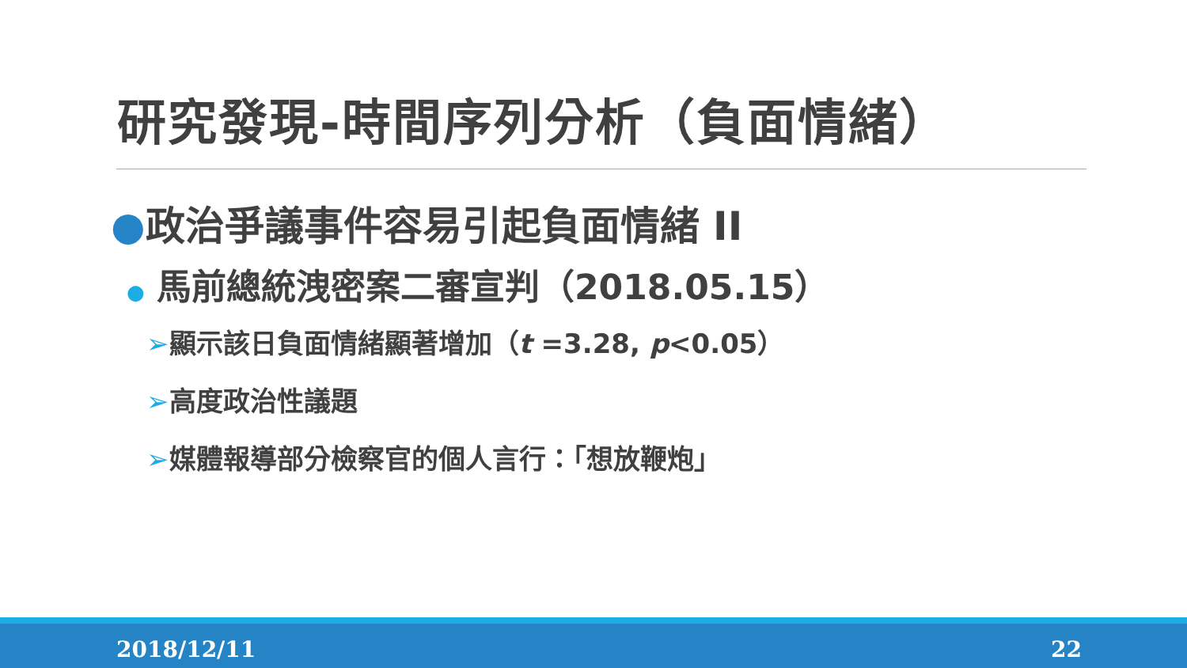研究發現-時間序列分析（負面情緒）
●政治爭議事件容易引起負面情緒 II
● 馬前總統洩密案二審宣判（2018.05.15）
➢顯示該日負面情緒顯著增加（t =3.28, p<0.05）
➢高度政治性議題
➢媒體報導部分檢察官的個人言行：「想放鞭炮」
2018/12/11 22